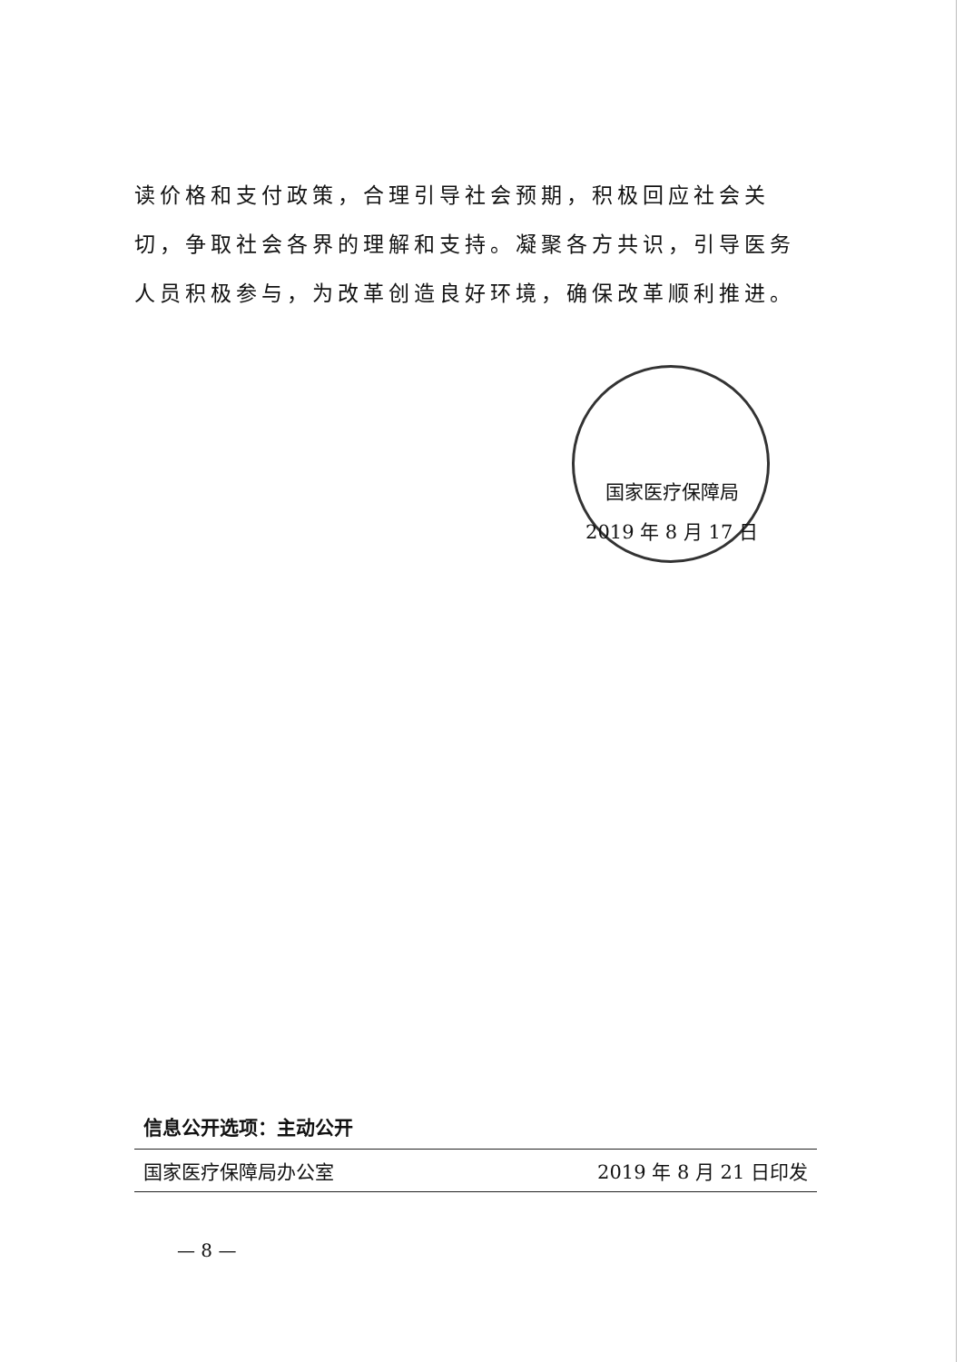读价格和支付政策，合理引导社会预期，积极回应社会关切，争取社会各界的理解和支持。凝聚各方共识，引导医务人员积极参与，为改革创造良好环境，确保改革顺利推进。
国家医疗保障局
2019 年 8 月 17 日
信息公开选项：主动公开
国家医疗保障局办公室 2019 年 8 月 21 日印发
— 8 —